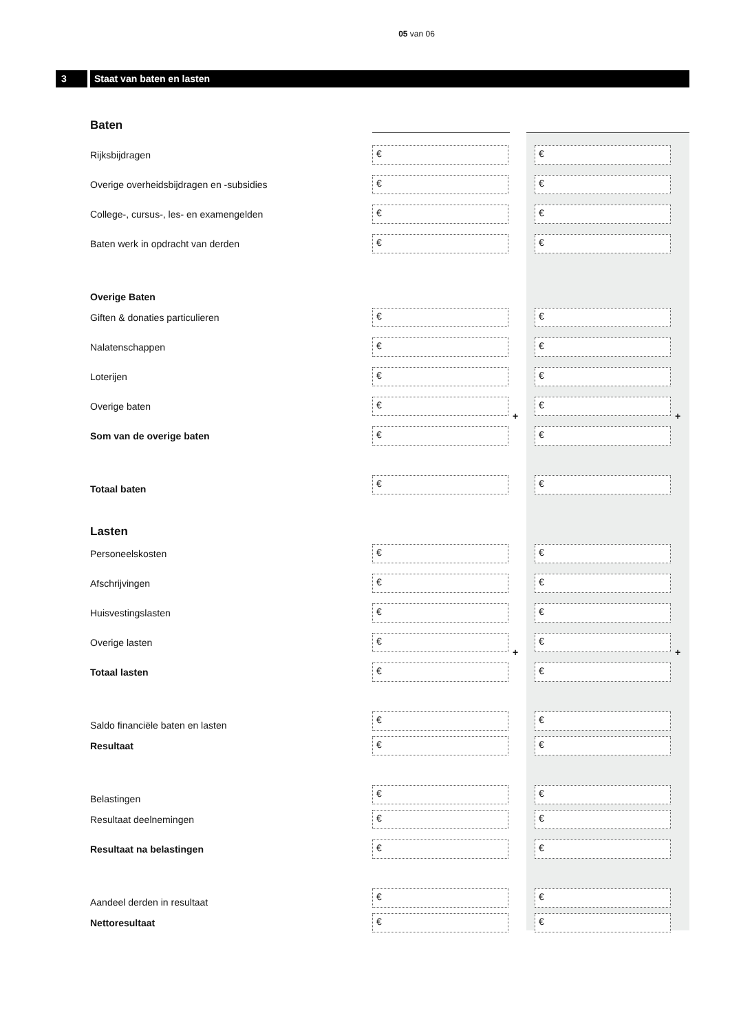05 van 06
3 Staat van baten en lasten
Baten
Rijksbijdragen
€ €
Overige overheidsbijdragen en -subsidies
€ €
College-, cursus-, les- en examengelden
€ €
Baten werk in opdracht van derden
€ €
Overige Baten
Giften & donaties particulieren
€ €
Nalatenschappen
€ €
Loterijen
€ €
Overige baten
€
+
€
+
Som van de overige baten
€ €
Totaal baten
€
€
Lasten
Personeelskosten
€ €
Afschrijvingen
€ €
Huisvestingslasten
€ €
Overige lasten
€
+
€
+
Totaal lasten
€ €
Saldo financiële baten en lasten
€
€
Resultaat
€ €
Belastingen
€
€
Resultaat deelnemingen
€ €
Resultaat na belastingen
€ €
Aandeel derden in resultaat
€
€
Nettoresultaat
€ €